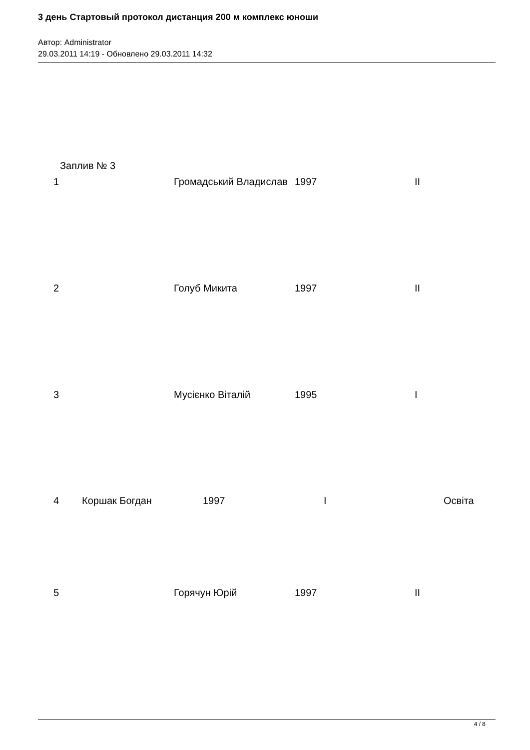3 день Стартовый протокол дистанция 200 м комплекс юноши
Автор: Administrator
29.03.2011 14:19 - Обновлено 29.03.2011 14:32
Заплив № 3
1 Громадський Владислав 1997 II
2 Голуб Микита 1997 II
3 Мусієнко Віталій 1995 I
4 Коршак Богдан 1997 I Освіта
5 Горячун Юрій 1997 II
4 / 8